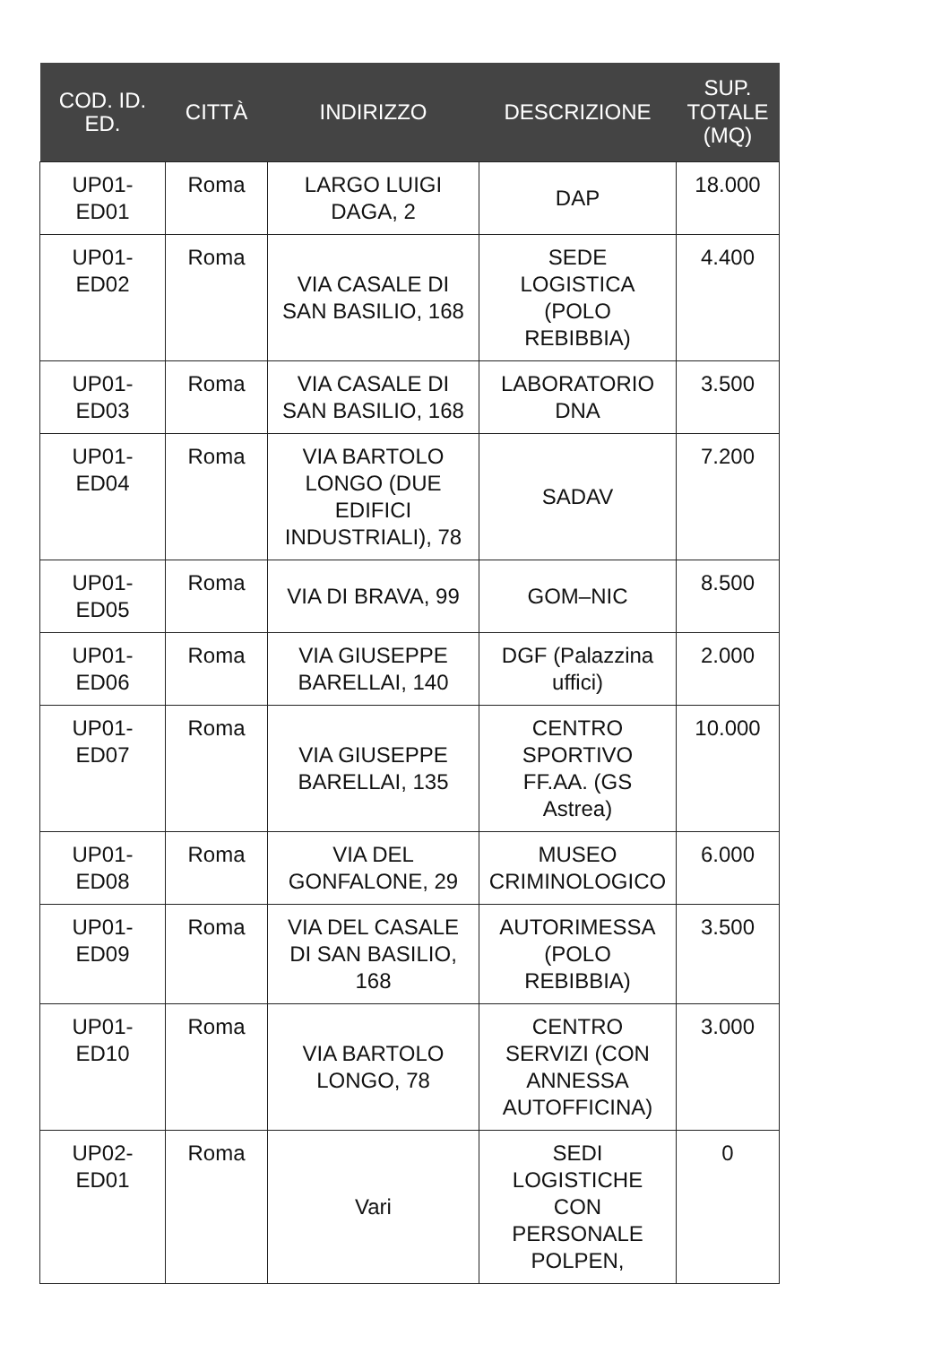| COD. ID. ED. | CITTÀ | INDIRIZZO | DESCRIZIONE | SUP. TOTALE (MQ) |
| --- | --- | --- | --- | --- |
| UP01- ED01 | Roma | LARGO LUIGI DAGA, 2 | DAP | 18.000 |
| UP01- ED02 | Roma | VIA CASALE DI SAN BASILIO, 168 | SEDE LOGISTICA (POLO REBIBBIA) | 4.400 |
| UP01- ED03 | Roma | VIA CASALE DI SAN BASILIO, 168 | LABORATORIO DNA | 3.500 |
| UP01- ED04 | Roma | VIA BARTOLO LONGO (DUE EDIFICI INDUSTRIALI), 78 | SADAV | 7.200 |
| UP01- ED05 | Roma | VIA DI BRAVA, 99 | GOM–NIC | 8.500 |
| UP01- ED06 | Roma | VIA GIUSEPPE BARELLAI, 140 | DGF (Palazzina uffici) | 2.000 |
| UP01- ED07 | Roma | VIA GIUSEPPE BARELLAI, 135 | CENTRO SPORTIVO FF.AA. (GS Astrea) | 10.000 |
| UP01- ED08 | Roma | VIA DEL GONFALONE, 29 | MUSEO CRIMINOLOGICO | 6.000 |
| UP01- ED09 | Roma | VIA DEL CASALE DI SAN BASILIO, 168 | AUTORIMESSA (POLO REBIBBIA) | 3.500 |
| UP01- ED10 | Roma | VIA BARTOLO LONGO, 78 | CENTRO SERVIZI (CON ANNESSA AUTOFFICINA) | 3.000 |
| UP02- ED01 | Roma | Vari | SEDI LOGISTICHE CON PERSONALE POLPEN, | 0 |